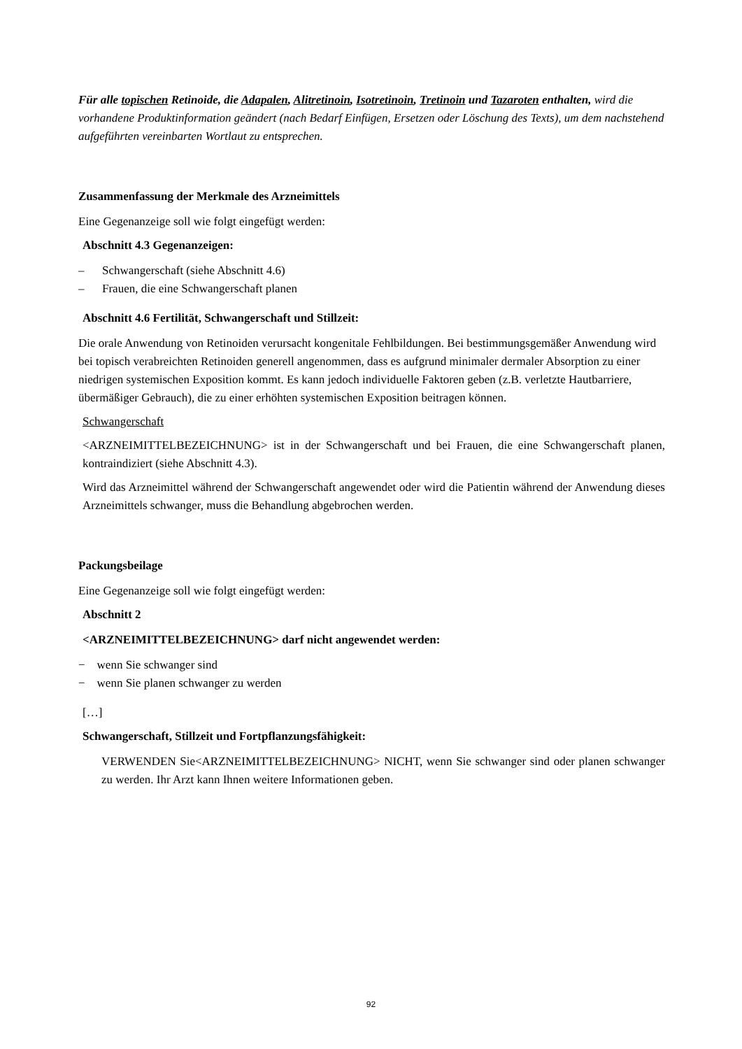Für alle topischen Retinoide, die Adapalen, Alitretinoin, Isotretinoin, Tretinoin und Tazaroten enthalten, wird die vorhandene Produktinformation geändert (nach Bedarf Einfügen, Ersetzen oder Löschung des Texts), um dem nachstehend aufgeführten vereinbarten Wortlaut zu entsprechen.
Zusammenfassung der Merkmale des Arzneimittels
Eine Gegenanzeige soll wie folgt eingefügt werden:
Abschnitt 4.3 Gegenanzeigen:
– Schwangerschaft (siehe Abschnitt 4.6)
– Frauen, die eine Schwangerschaft planen
Abschnitt 4.6 Fertilität, Schwangerschaft und Stillzeit:
Die orale Anwendung von Retinoiden verursacht kongenitale Fehlbildungen. Bei bestimmungsgemäßer Anwendung wird bei topisch verabreichten Retinoiden generell angenommen, dass es aufgrund minimaler dermaler Absorption zu einer niedrigen systemischen Exposition kommt. Es kann jedoch individuelle Faktoren geben (z.B. verletzte Hautbarriere, übermäßiger Gebrauch), die zu einer erhöhten systemischen Exposition beitragen können.
Schwangerschaft
<ARZNEIMITTELBEZEICHNUNG> ist in der Schwangerschaft und bei Frauen, die eine Schwangerschaft planen, kontraindiziert (siehe Abschnitt 4.3).
Wird das Arzneimittel während der Schwangerschaft angewendet oder wird die Patientin während der Anwendung dieses Arzneimittels schwanger, muss die Behandlung abgebrochen werden.
Packungsbeilage
Eine Gegenanzeige soll wie folgt eingefügt werden:
Abschnitt 2
<ARZNEIMITTELBEZEICHNUNG> darf nicht angewendet werden:
− wenn Sie schwanger sind
− wenn Sie planen schwanger zu werden
[…]
Schwangerschaft, Stillzeit und Fortpflanzungsfähigkeit:
VERWENDEN Sie<ARZNEIMITTELBEZEICHNUNG> NICHT, wenn Sie schwanger sind oder planen schwanger zu werden. Ihr Arzt kann Ihnen weitere Informationen geben.
92